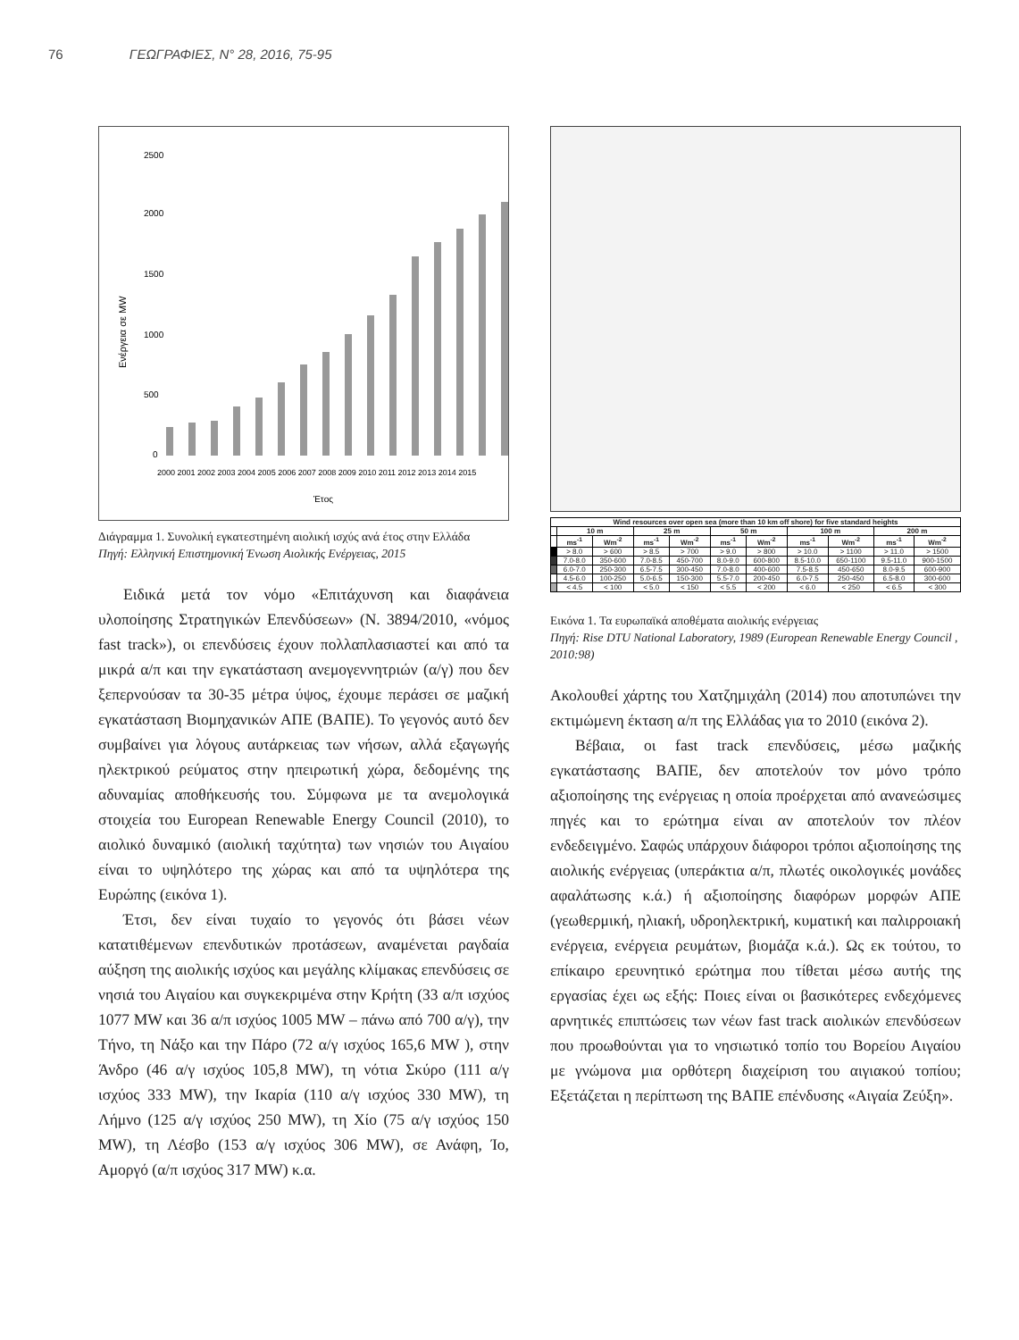76 ΓΕΩΓΡΑΦΙΕΣ, Ν° 28, 2016, 75-95
Ενέργεια σε MW
2500
2000
1500
1000
500
0
2000 2001 2002 2003 2004 2005 2006 2007 2008 2009 2010 2011 2012 2013 2014 2015
Έτος
Διάγραμμα 1. Συνολική εγκατεστημένη αιολική ισχύς ανά έτος στην Ελλάδα
Πηγή: Ελληνική Επιστημονική Ένωση Αιολικής Ενέργειας, 2015
Ειδικά μετά τον νόμο «Επιτάχυνση και διαφάνεια υλοποίησης Στρατηγικών Επενδύσεων» (Ν. 3894/2010, «νόμος fast track»), οι επενδύσεις έχουν πολλαπλασιαστεί και από τα μικρά α/π και την εγκατάσταση ανεμογεννητριών (α/γ) που δεν ξεπερνούσαν τα 30-35 μέτρα ύψος, έχουμε περάσει σε μαζική εγκατάσταση Βιομηχανικών ΑΠΕ (ΒΑΠΕ). Το γεγονός αυτό δεν συμβαίνει για λόγους αυτάρκειας των νήσων, αλλά εξαγωγής ηλεκτρικού ρεύματος στην ηπειρωτική χώρα, δεδομένης της αδυναμίας αποθήκευσής του. Σύμφωνα με τα ανεμολογικά στοιχεία του European Renewable Energy Council (2010), το αιολικό δυναμικό (αιολική ταχύτητα) των νησιών του Αιγαίου είναι το υψηλότερο της χώρας και από τα υψηλότερα της Ευρώπης (εικόνα 1).
Έτσι, δεν είναι τυχαίο το γεγονός ότι βάσει νέων κατατιθέμενων επενδυτικών προτάσεων, αναμένεται ραγδαία αύξηση της αιολικής ισχύος και μεγάλης κλίμακας επενδύσεις σε νησιά του Αιγαίου και συγκεκριμένα στην Κρήτη (33 α/π ισχύος 1077 MW και 36 α/π ισχύος 1005 MW – πάνω από 700 α/γ), την Τήνο, τη Νάξο και την Πάρο (72 α/γ ισχύος 165,6 MW ), στην Άνδρο (46 α/γ ισχύος 105,8 MW), τη νότια Σκύρο (111 α/γ ισχύος 333 MW), την Ικαρία (110 α/γ ισχύος 330 MW), τη Λήμνο (125 α/γ ισχύος 250 MW), τη Χίο (75 α/γ ισχύος 150 MW), τη Λέσβο (153 α/γ ισχύος 306 MW), σε Ανάφη, Ίο, Αμοργό (α/π ισχύος 317 MW) κ.α.
| Wind resources over open sea (more than 10 km off shore) for five standard heights | | | | | | | | | | |
| --- | --- | --- | --- | --- | --- | --- | --- | --- | --- | --- |
| | 10 m | | 25 m | | 50 m | | 100 m | | 200 m | |
| | ms<sup>-1</sup> | Wm<sup>-2</sup> | ms<sup>-1</sup> | Wm<sup>-2</sup> | ms<sup>-1</sup> | Wm<sup>-2</sup> | ms<sup>-1</sup> | Wm<sup>-2</sup> | ms<sup>-1</sup> | Wm<sup>-2</sup> |
| | > 8.0 | > 600 | > 8.5 | > 700 | > 9.0 | > 800 | > 10.0 | > 1100 | > 11.0 | > 1500 |
| | 7.0-8.0 | 350-600 | 7.0-8.5 | 450-700 | 8.0-9.0 | 600-800 | 8.5-10.0 | 650-1100 | 9.5-11.0 | 900-1500 |
| | 6.0-7.0 | 250-300 | 6.5-7.5 | 300-450 | 7.0-8.0 | 400-600 | 7.5-8.5 | 450-650 | 8.0-9.5 | 600-900 |
| | 4.5-6.0 | 100-250 | 5.0-6.5 | 150-300 | 5.5-7.0 | 200-450 | 6.0-7.5 | 250-450 | 6.5-8.0 | 300-600 |
| | < 4.5 | < 100 | < 5.0 | < 150 | < 5.5 | < 200 | < 6.0 | < 250 | < 6.5 | < 300 |
Εικόνα 1. Τα ευρωπαϊκά αποθέματα αιολικής ενέργειας
Πηγή: Rise DTU National Laboratory, 1989 (European Renewable Energy Council , 2010:98)
Ακολουθεί χάρτης του Χατζημιχάλη (2014) που αποτυπώνει την εκτιμώμενη έκταση α/π της Ελλάδας για το 2010 (εικόνα 2).
Βέβαια, οι fast track επενδύσεις, μέσω μαζικής εγκατάστασης ΒΑΠΕ, δεν αποτελούν τον μόνο τρόπο αξιοποίησης της ενέργειας η οποία προέρχεται από ανανεώσιμες πηγές και το ερώτημα είναι αν αποτελούν τον πλέον ενδεδειγμένο. Σαφώς υπάρχουν διάφοροι τρόποι αξιοποίησης της αιολικής ενέργειας (υπεράκτια α/π, πλωτές οικολογικές μονάδες αφαλάτωσης κ.ά.) ή αξιοποίησης διαφόρων μορφών ΑΠΕ (γεωθερμική, ηλιακή, υδροηλεκτρική, κυματική και παλιρροιακή ενέργεια, ενέργεια ρευμάτων, βιομάζα κ.ά.). Ως εκ τούτου, το επίκαιρο ερευνητικό ερώτημα που τίθεται μέσω αυτής της εργασίας έχει ως εξής: Ποιες είναι οι βασικότερες ενδεχόμενες αρνητικές επιπτώσεις των νέων fast track αιολικών επενδύσεων που προωθούνται για το νησιωτικό τοπίο του Βορείου Αιγαίου με γνώμονα μια ορθότερη διαχείριση του αιγιακού τοπίου; Εξετάζεται η περίπτωση της ΒΑΠΕ επένδυσης «Αιγαία Ζεύξη».